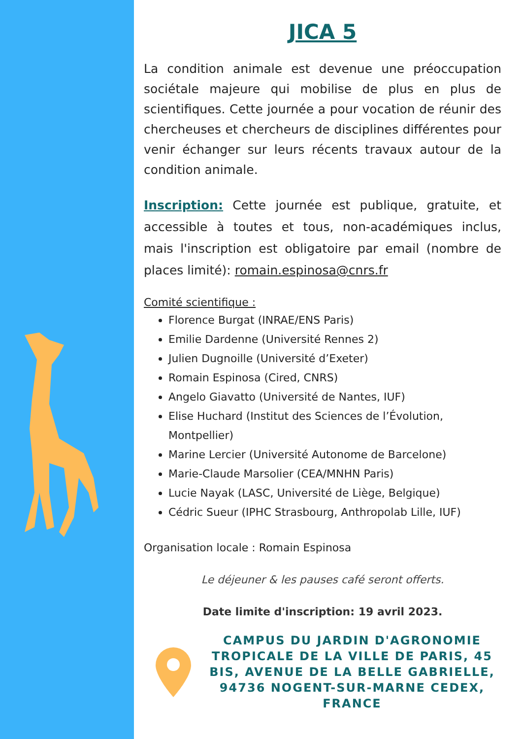JICA 5
La condition animale est devenue une préoccupation sociétale majeure qui mobilise de plus en plus de scientifiques. Cette journée a pour vocation de réunir des chercheuses et chercheurs de disciplines différentes pour venir échanger sur leurs récents travaux autour de la condition animale.
Inscription: Cette journée est publique, gratuite, et accessible à toutes et tous, non-académiques inclus, mais l'inscription est obligatoire par email (nombre de places limité): romain.espinosa@cnrs.fr
Comité scientifique :
Florence Burgat (INRAE/ENS Paris)
Emilie Dardenne (Université Rennes 2)
Julien Dugnoille (Université d’Exeter)
Romain Espinosa (Cired, CNRS)
Angelo Giavatto (Université de Nantes, IUF)
Elise Huchard (Institut des Sciences de l’Évolution, Montpellier)
Marine Lercier (Université Autonome de Barcelone)
Marie-Claude Marsolier (CEA/MNHN Paris)
Lucie Nayak (LASC, Université de Liège, Belgique)
Cédric Sueur (IPHC Strasbourg, Anthropolab Lille, IUF)
Organisation locale : Romain Espinosa
Le déjeuner & les pauses café seront offerts.
Date limite d'inscription: 19 avril 2023.
CAMPUS DU JARDIN D'AGRONOMIE TROPICALE DE LA VILLE DE PARIS, 45 BIS, AVENUE DE LA BELLE GABRIELLE, 94736 NOGENT-SUR-MARNE CEDEX, FRANCE